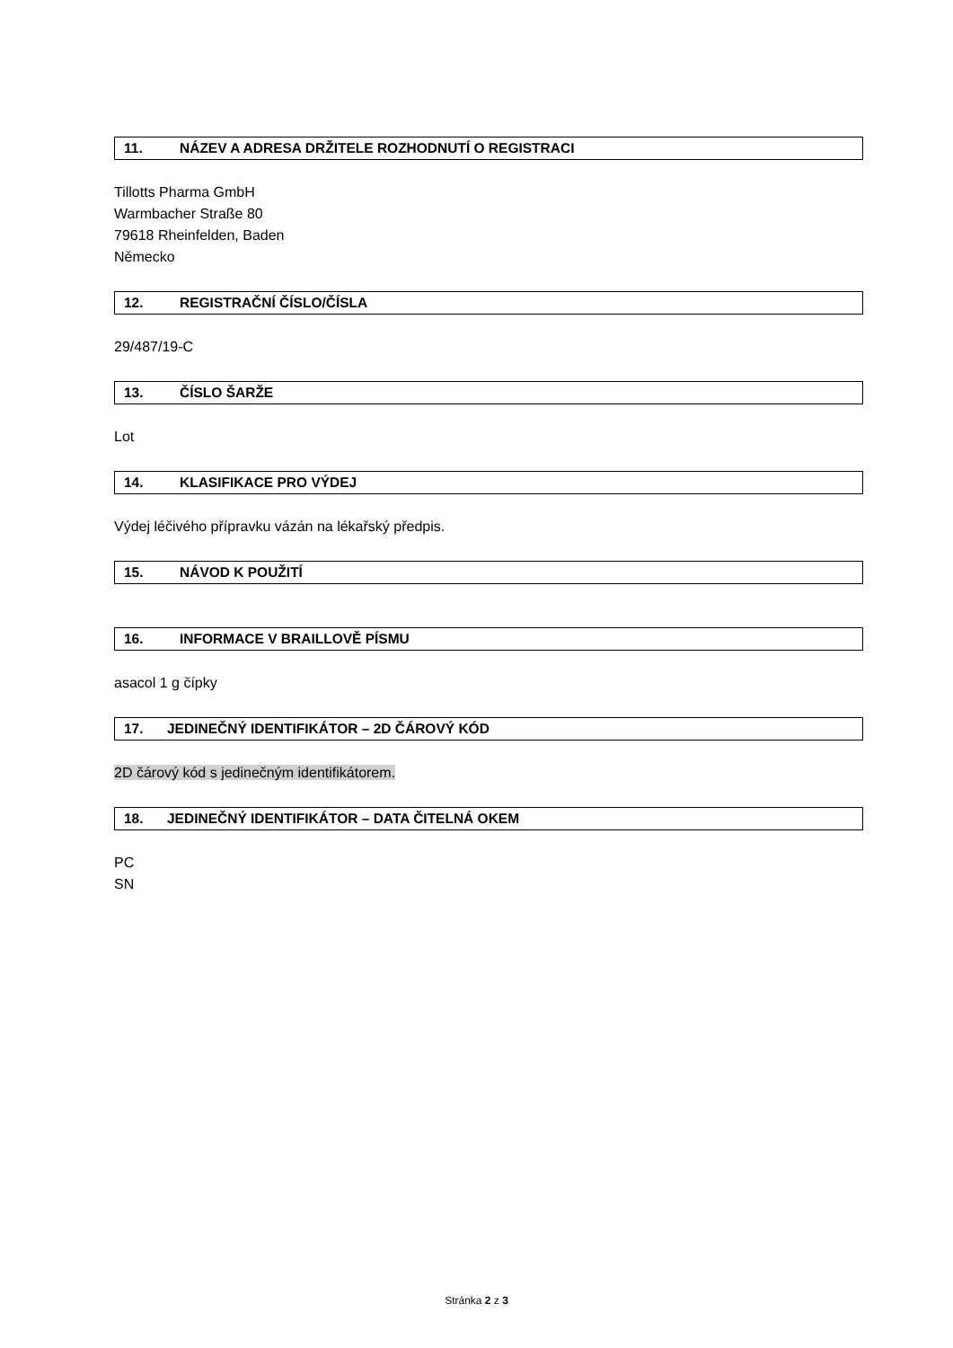11. NÁZEV A ADRESA DRŽITELE ROZHODNUTÍ O REGISTRACI
Tillotts Pharma GmbH
Warmbacher Straße 80
79618 Rheinfelden, Baden
Německo
12. REGISTRAČNÍ ČÍSLO/ČÍSLA
29/487/19-C
13. ČÍSLO ŠARŽE
Lot
14. KLASIFIKACE PRO VÝDEJ
Výdej léčivého přípravku vázán na lékařský předpis.
15. NÁVOD K POUŽITÍ
16. INFORMACE V BRAILLOVĚ PÍSMU
asacol 1 g čípky
17. JEDINEČNÝ IDENTIFIKÁTOR – 2D ČÁROVÝ KÓD
2D čárový kód s jedinečným identifikátorem.
18. JEDINEČNÝ IDENTIFIKÁTOR – DATA ČITELNÁ OKEM
PC
SN
Stránka 2 z 3